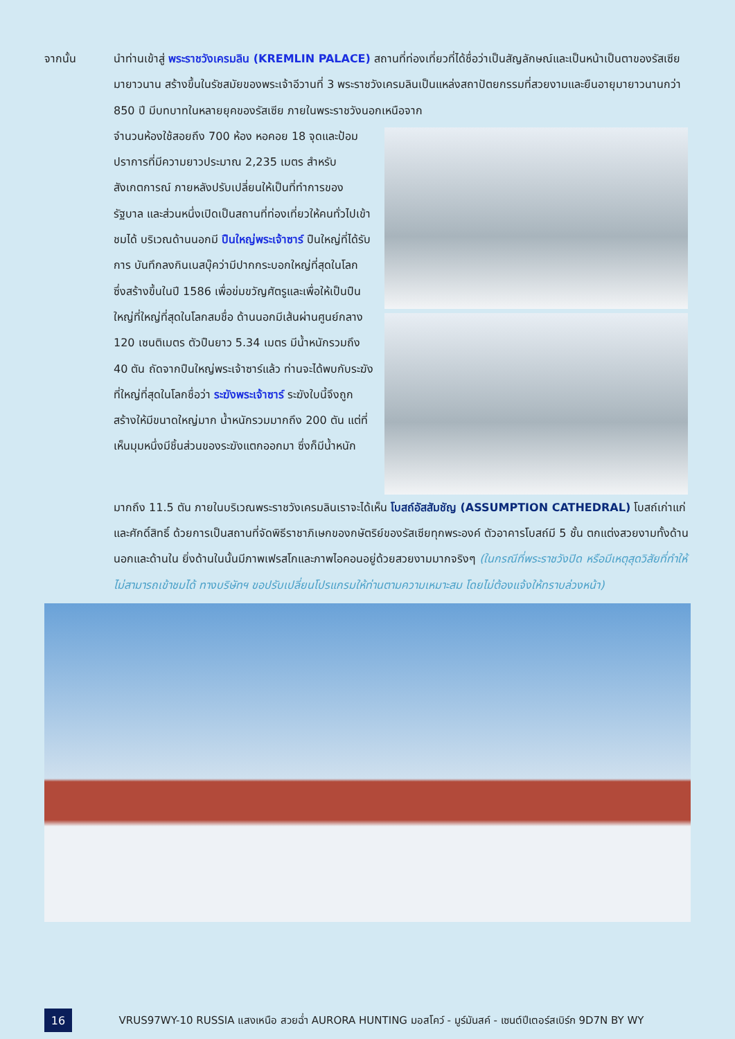จากนั้น
นำท่านเข้าสู่ พระราชวังเครมลิน (KREMLIN PALACE) สถานที่ท่องเที่ยวที่ได้ชื่อว่าเป็นสัญลักษณ์และเป็นหน้าเป็นตาของรัสเซียมายาวนาน สร้างขึ้นในรัชสมัยของพระเจ้าอีวานที่ 3 พระราชวังเครมลินเป็นแหล่งสถาปัตยกรรมที่สวยงามและยืนอายุมายาวนานกว่า 850 ปี มีบทบาทในหลายยุคของรัสเซีย ภายในพระราชวังนอกเหนือจาก
จำนวนห้องใช้สอยถึง 700 ห้อง หอคอย 18 จุดและป้อมปราการที่มีความยาวประมาณ 2,235 เมตร สำหรับสังเกตการณ์ ภายหลังปรับเปลี่ยนให้เป็นที่ทำการของรัฐบาล และส่วนหนึ่งเปิดเป็นสถานที่ท่องเที่ยวให้คนทั่วไปเข้าชมได้ บริเวณด้านนอกมี ปืนใหญ่พระเจ้าซาร์ ปืนใหญ่ที่ได้รับการ บันทึกลงกินเนสบุ๊คว่ามีปากกระบอกใหญ่ที่สุดในโลก ซึ่งสร้างขึ้นในปี 1586 เพื่อข่มขวัญศัตรูและเพื่อให้เป็นปืนใหญ่ที่ใหญ่ที่สุดในโลกสมชื่อ ด้านนอกมีเส้นผ่านศูนย์กลาง 120 เซนติเมตร ตัวปืนยาว 5.34 เมตร มีน้ำหนักรวมถึง 40 ตัน ถัดจากปืนใหญ่พระเจ้าซาร์แล้ว ท่านจะได้พบกับระฆังที่ใหญ่ที่สุดในโลกชื่อว่า ระฆังพระเจ้าซาร์ ระฆังใบนี้จึงถูกสร้างให้มีขนาดใหญ่มาก น้ำหนักรวมมากถึง 200 ตัน แต่ที่เห็นมุมหนึ่งมีชิ้นส่วนของระฆังแตกออกมา ซึ่งก็มีน้ำหนัก
มากถึง 11.5 ตัน ภายในบริเวณพระราชวังเครมลินเราจะได้เห็น โบสถ์อัสสัมชัญ (ASSUMPTION CATHEDRAL) โบสถ์เก่าแก่และศักดิ์สิทธิ์ ด้วยการเป็นสถานที่จัดพิธีราชาภิเษกของกษัตริย์ของรัสเซียทุกพระองค์ ตัวอาคารโบสถ์มี 5 ชั้น ตกแต่งสวยงามทั้งด้านนอกและด้านใน ยิ่งด้านในนั้นมีภาพเฟรสโกและภาพไอคอนอยู่ด้วยสวยงามมากจริงๆ (ในกรณีที่พระราชวังปิด หรือมีเหตุสุดวิสัยที่ทำให้ไม่สามารถเข้าชมได้ ทางบริษัทฯ ขอปรับเปลี่ยนโปรแกรมให้ท่านตามความเหมาะสม โดยไม่ต้องแจ้งให้ทราบล่วงหน้า)
16
VRUS97WY-10 RUSSIA แสงเหนือ สวยฉ่ำ AURORA HUNTING มอสโคว์ - มูร์มันสค์ - เซนต์ปีเตอร์สเบิร์ก 9D7N BY WY